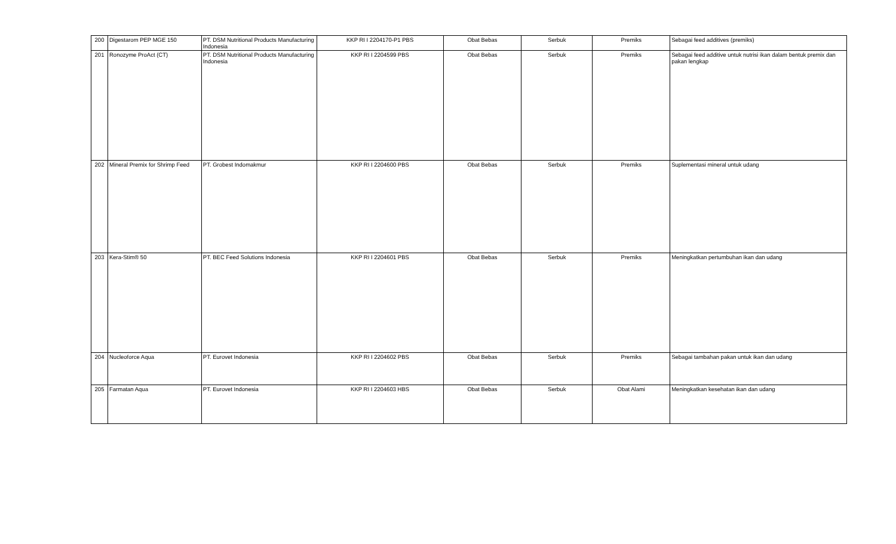| 200 | Digestarom PEP MGE 150 | PT. DSM Nutritional Products Manufacturing Indonesia | KKP RI I 2204170-P1 PBS | Obat Bebas | Serbuk | Premiks | Sebagai feed additives (premiks) |
| 201 | Ronozyme ProAct (CT) | PT. DSM Nutritional Products Manufacturing Indonesia | KKP RI I 2204599 PBS | Obat Bebas | Serbuk | Premiks | Sebagai feed additive untuk nutrisi ikan dalam bentuk premix dan pakan lengkap |
| 202 | Mineral Premix for Shrimp Feed | PT. Grobest Indomakmur | KKP RI I 2204600 PBS | Obat Bebas | Serbuk | Premiks | Suplementasi mineral untuk udang |
| 203 | Kera-Stim® 50 | PT. BEC Feed Solutions Indonesia | KKP RI I 2204601 PBS | Obat Bebas | Serbuk | Premiks | Meningkatkan pertumbuhan ikan dan udang |
| 204 | Nucleoforce Aqua | PT. Eurovet Indonesia | KKP RI I 2204602 PBS | Obat Bebas | Serbuk | Premiks | Sebagai tambahan pakan untuk ikan dan udang |
| 205 | Farmatan Aqua | PT. Eurovet Indonesia | KKP RI I 2204603 HBS | Obat Bebas | Serbuk | Obat Alami | Meningkatkan kesehatan ikan dan udang |